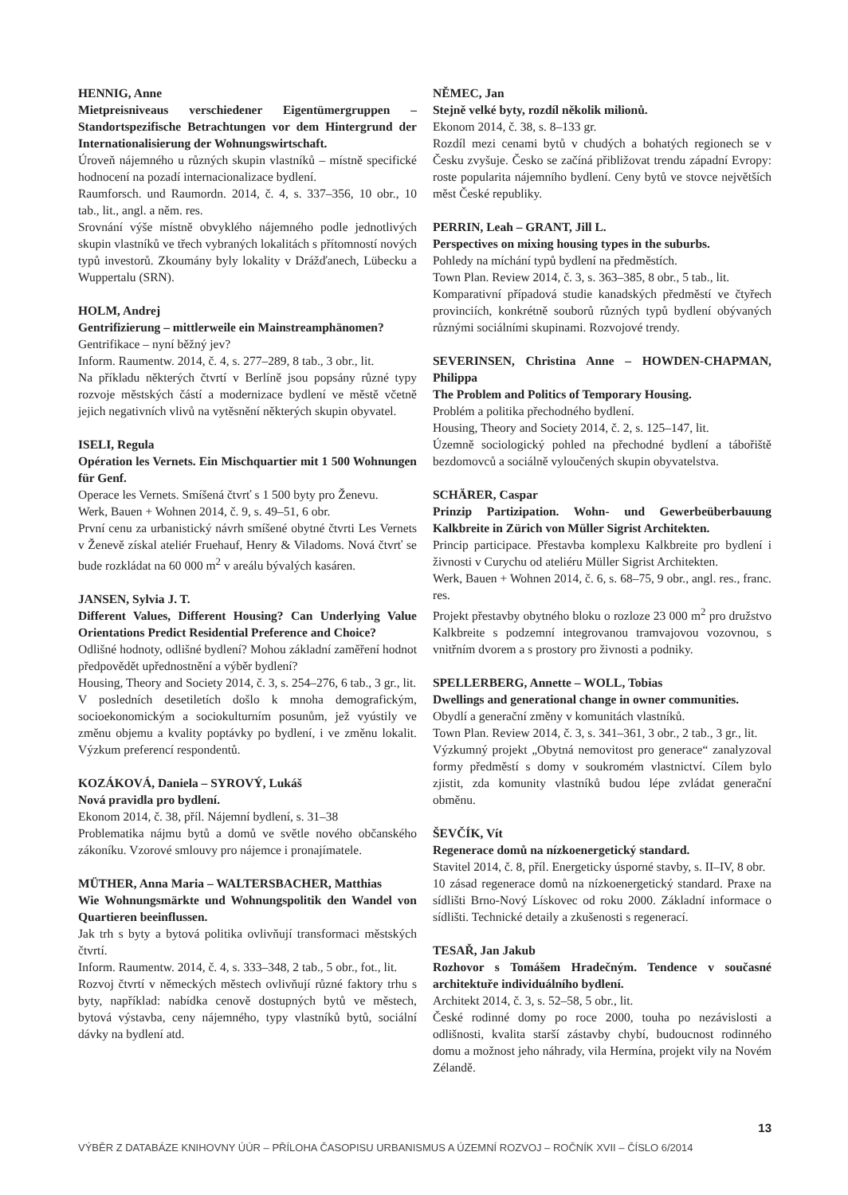HENNIG, Anne
Mietpreisniveaus verschiedener Eigentümergruppen – Standortspezifische Betrachtungen vor dem Hintergrund der Internationalisierung der Wohnungswirtschaft.
Úroveň nájemného u různých skupin vlastníků – místně specifické hodnocení na pozadí internacionalizace bydlení.
Raumforsch. und Raumordn. 2014, č. 4, s. 337–356, 10 obr., 10 tab., lit., angl. a něm. res.
Srovnání výše místně obvyklého nájemného podle jednotlivých skupin vlastníků ve třech vybraných lokalitách s přítomností nových typů investorů. Zkoumány byly lokality v Drážďanech, Lübecku a Wuppertalu (SRN).
HOLM, Andrej
Gentrifizierung – mittlerweile ein Mainstreamphänomen?
Gentrifikace – nyní běžný jev?
Inform. Raumentw. 2014, č. 4, s. 277–289, 8 tab., 3 obr., lit.
Na příkladu některých čtvrtí v Berlíně jsou popsány různé typy rozvoje městských částí a modernizace bydlení ve městě včetně jejich negativních vlivů na vytěsnění některých skupin obyvatel.
ISELI, Regula
Opération les Vernets. Ein Mischquartier mit 1 500 Wohnungen für Genf.
Operace les Vernets. Smíšená čtvrť s 1 500 byty pro Ženevu.
Werk, Bauen + Wohnen 2014, č. 9, s. 49–51, 6 obr.
První cenu za urbanistický návrh smíšené obytné čtvrti Les Vernets v Ženevě získal ateliér Fruehauf, Henry & Viladoms. Nová čtvrť se bude rozkládat na 60 000 m<sup>2</sup> v areálu bývalých kasáren.
JANSEN, Sylvia J. T.
Different Values, Different Housing? Can Underlying Value Orientations Predict Residential Preference and Choice?
Odlišné hodnoty, odlišné bydlení? Mohou základní zaměření hodnot předpovědět upřednostnění a výběr bydlení?
Housing, Theory and Society 2014, č. 3, s. 254–276, 6 tab., 3 gr., lit.
V posledních desetiletích došlo k mnoha demografickým, socioekonomickým a sociokulturním posunům, jež vyústily ve změnu objemu a kvality poptávky po bydlení, i ve změnu lokalit. Výzkum preferencí respondentů.
KOZÁKOVÁ, Daniela – SYROVÝ, Lukáš
Nová pravidla pro bydlení.
Ekonom 2014, č. 38, příl. Nájemní bydlení, s. 31–38
Problematika nájmu bytů a domů ve světle nového občanského zákoníku. Vzorové smlouvy pro nájemce i pronajímatele.
MÜTHER, Anna Maria – WALTERSBACHER, Matthias
Wie Wohnungsmärkte und Wohnungspolitik den Wandel von Quartieren beeinflussen.
Jak trh s byty a bytová politika ovlivňují transformaci městských čtvrtí.
Inform. Raumentw. 2014, č. 4, s. 333–348, 2 tab., 5 obr., fot., lit.
Rozvoj čtvrtí v německých městech ovlivňují různé faktory trhu s byty, například: nabídka cenově dostupných bytů ve městech, bytová výstavba, ceny nájemného, typy vlastníků bytů, sociální dávky na bydlení atd.
NĚMEC, Jan
Stejně velké byty, rozdíl několik milionů.
Ekonom 2014, č. 38, s. 8–133 gr.
Rozdíl mezi cenami bytů v chudých a bohatých regionech se v Česku zvyšuje. Česko se začíná přibližovat trendu západní Evropy: roste popularita nájemního bydlení. Ceny bytů ve stovce největších měst České republiky.
PERRIN, Leah – GRANT, Jill L.
Perspectives on mixing housing types in the suburbs.
Pohledy na míchání typů bydlení na předměstích.
Town Plan. Review 2014, č. 3, s. 363–385, 8 obr., 5 tab., lit.
Komparativní případová studie kanadských předměstí ve čtyřech provinciích, konkrétně souborů různých typů bydlení obývaných různými sociálními skupinami. Rozvojové trendy.
SEVERINSEN, Christina Anne – HOWDEN-CHAPMAN, Philippa
The Problem and Politics of Temporary Housing.
Problém a politika přechodného bydlení.
Housing, Theory and Society 2014, č. 2, s. 125–147, lit.
Územně sociologický pohled na přechodné bydlení a tábořiště bezdomovců a sociálně vyloučených skupin obyvatelstva.
SCHÄRER, Caspar
Prinzip Partizipation. Wohn- und Gewerbeüberbauung Kalkbreite in Zürich von Müller Sigrist Architekten.
Princip participace. Přestavba komplexu Kalkbreite pro bydlení i živnosti v Curychu od ateliéru Müller Sigrist Architekten.
Werk, Bauen + Wohnen 2014, č. 6, s. 68–75, 9 obr., angl. res., franc. res.
Projekt přestavby obytného bloku o rozloze 23 000 m<sup>2</sup> pro družstvo Kalkbreite s podzemní integrovanou tramvajovou vozovnou, s vnitřním dvorem a s prostory pro živnosti a podniky.
SPELLERBERG, Annette – WOLL, Tobias
Dwellings and generational change in owner communities.
Obydlí a generační změny v komunitách vlastníků.
Town Plan. Review 2014, č. 3, s. 341–361, 3 obr., 2 tab., 3 gr., lit.
Výzkumný projekt „Obytná nemovitost pro generace“ zanalyzoval formy předměstí s domy v soukromém vlastnictví. Cílem bylo zjistit, zda komunity vlastníků budou lépe zvládat generační obměnu.
ŠEVČÍK, Vít
Regenerace domů na nízkoenergetický standard.
Stavitel 2014, č. 8, příl. Energeticky úsporné stavby, s. II–IV, 8 obr.
10 zásad regenerace domů na nízkoenergetický standard. Praxe na sídlišti Brno-Nový Lískovec od roku 2000. Základní informace o sídlišti. Technické detaily a zkušenosti s regenerací.
TESAŘ, Jan Jakub
Rozhovor s Tomášem Hradečným. Tendence v současné architektuře individuálního bydlení.
Architekt 2014, č. 3, s. 52–58, 5 obr., lit.
České rodinné domy po roce 2000, touha po nezávislosti a odlišnosti, kvalita starší zástavby chybí, budoucnost rodinného domu a možnost jeho náhrady, vila Hermína, projekt vily na Novém Zélandě.
13
VÝBĚR Z DATABÁZE KNIHOVNY ÚÚR – PŘÍLOHA ČASOPISU URBANISMUS A ÚZEMNÍ ROZVOJ – ROČNÍK XVII – ČÍSLO 6/2014